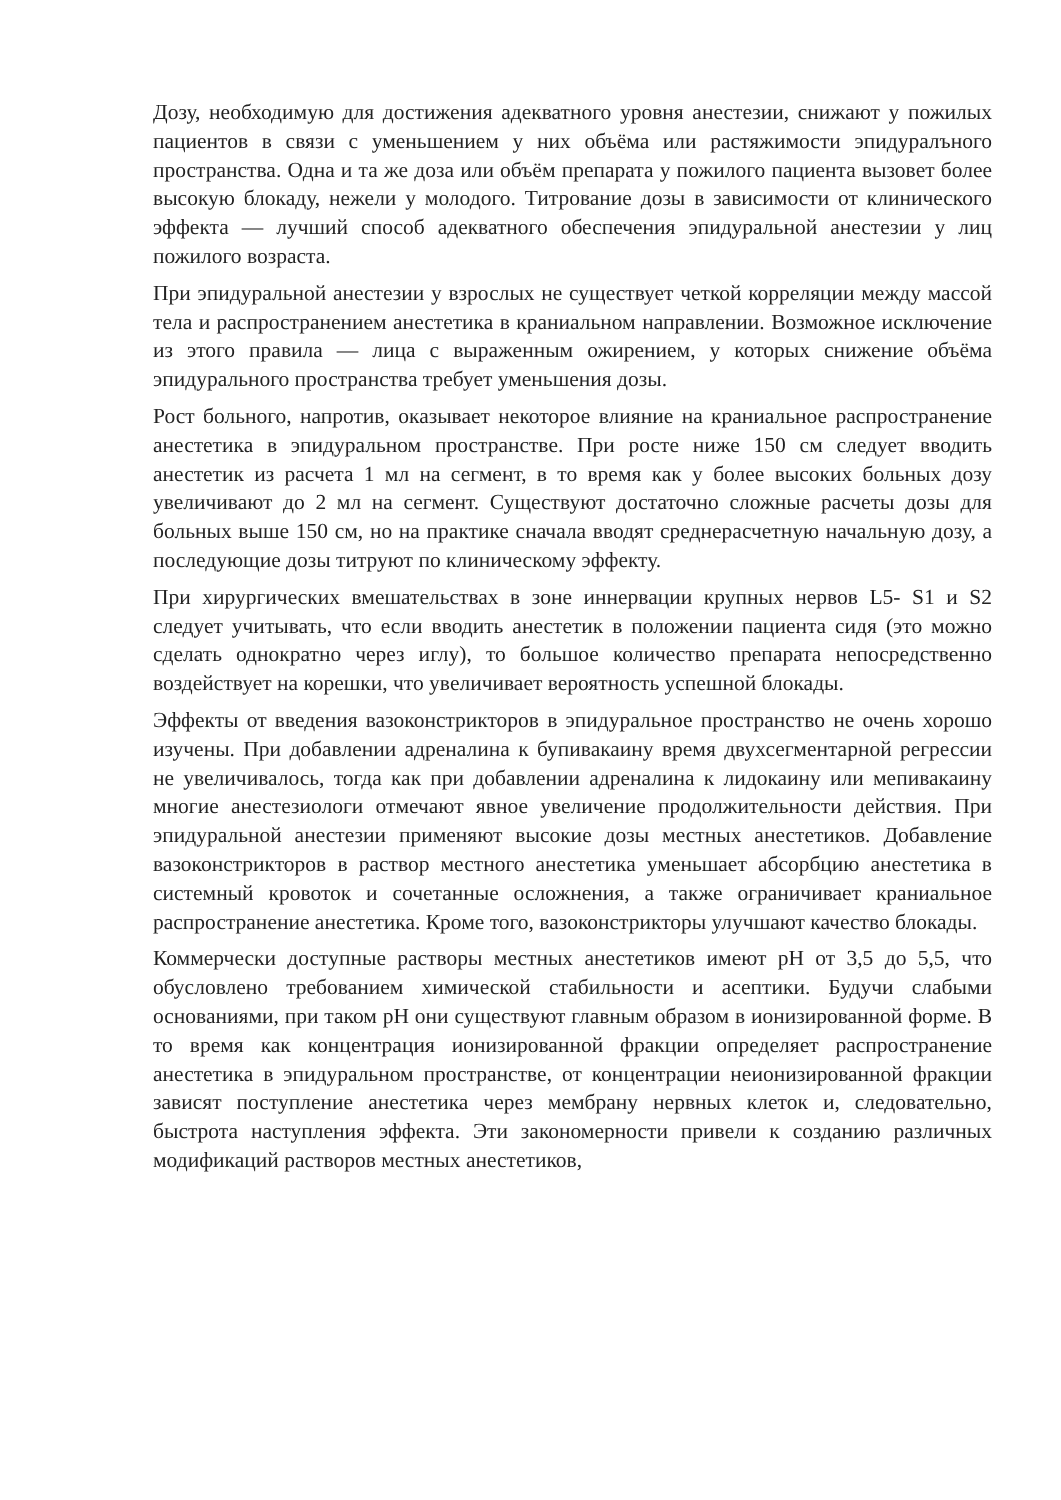Дозу, необходимую для достижения адекватного уровня анестезии, снижают у пожилых пациентов в связи с уменьшением у них объёма или растяжимости эпидуралъного пространства. Одна и та же доза или объём препарата у пожилого пациента вызовет более высокую блокаду, нежели у молодого. Титрование дозы в зависимости от клинического эффекта — лучший способ адекватного обеспечения эпидуральной анестезии у лиц пожилого возраста.
При эпидуральной анестезии у взрослых не существует четкой корреляции между массой тела и распространением анестетика в краниальном направлении. Возможное исключение из этого правила — лица с выраженным ожирением, у которых снижение объёма эпидурального пространства требует уменьшения дозы.
Рост больного, напротив, оказывает некоторое влияние на краниальное распространение анестетика в эпидуральном пространстве. При росте ниже 150 см следует вводить анестетик из расчета 1 мл на сегмент, в то время как у более высоких больных дозу увеличивают до 2 мл на сегмент. Существуют достаточно сложные расчеты дозы для больных выше 150 см, но на практике сначала вводят среднерасчетную начальную дозу, а последующие дозы титруют по клиническому эффекту.
При хирургических вмешательствах в зоне иннервации крупных нервов L5- S1 и S2 следует учитывать, что если вводить анестетик в положении пациента сидя (это можно сделать однократно через иглу), то большое количество препарата непосредственно воздействует на корешки, что увеличивает вероятность успешной блокады.
Эффекты от введения вазоконстрикторов в эпидуральное пространство не очень хорошо изучены. При добавлении адреналина к бупивакаину время двухсегментарной регрессии не увеличивалось, тогда как при добавлении адреналина к лидокаину или мепивакаину многие анестезиологи отмечают явное увеличение продолжительности действия. При эпидуральной анестезии применяют высокие дозы местных анестетиков. Добавление вазоконстрикторов в раствор местного анестетика уменьшает абсорбцию анестетика в системный кровоток и сочетанные осложнения, а также ограничивает краниальное распространение анестетика. Кроме того, вазоконстрикторы улучшают качество блокады.
Коммерчески доступные растворы местных анестетиков имеют pH от 3,5 до 5,5, что обусловлено требованием химической стабильности и асептики. Будучи слабыми основаниями, при таком pH они существуют главным образом в ионизированной форме. В то время как концентрация ионизированной фракции определяет распространение анестетика в эпидуральном пространстве, от концентрации неионизированной фракции зависят поступление анестетика через мембрану нервных клеток и, следовательно, быстрота наступления эффекта. Эти закономерности привели к созданию различных модификаций растворов местных анестетиков,